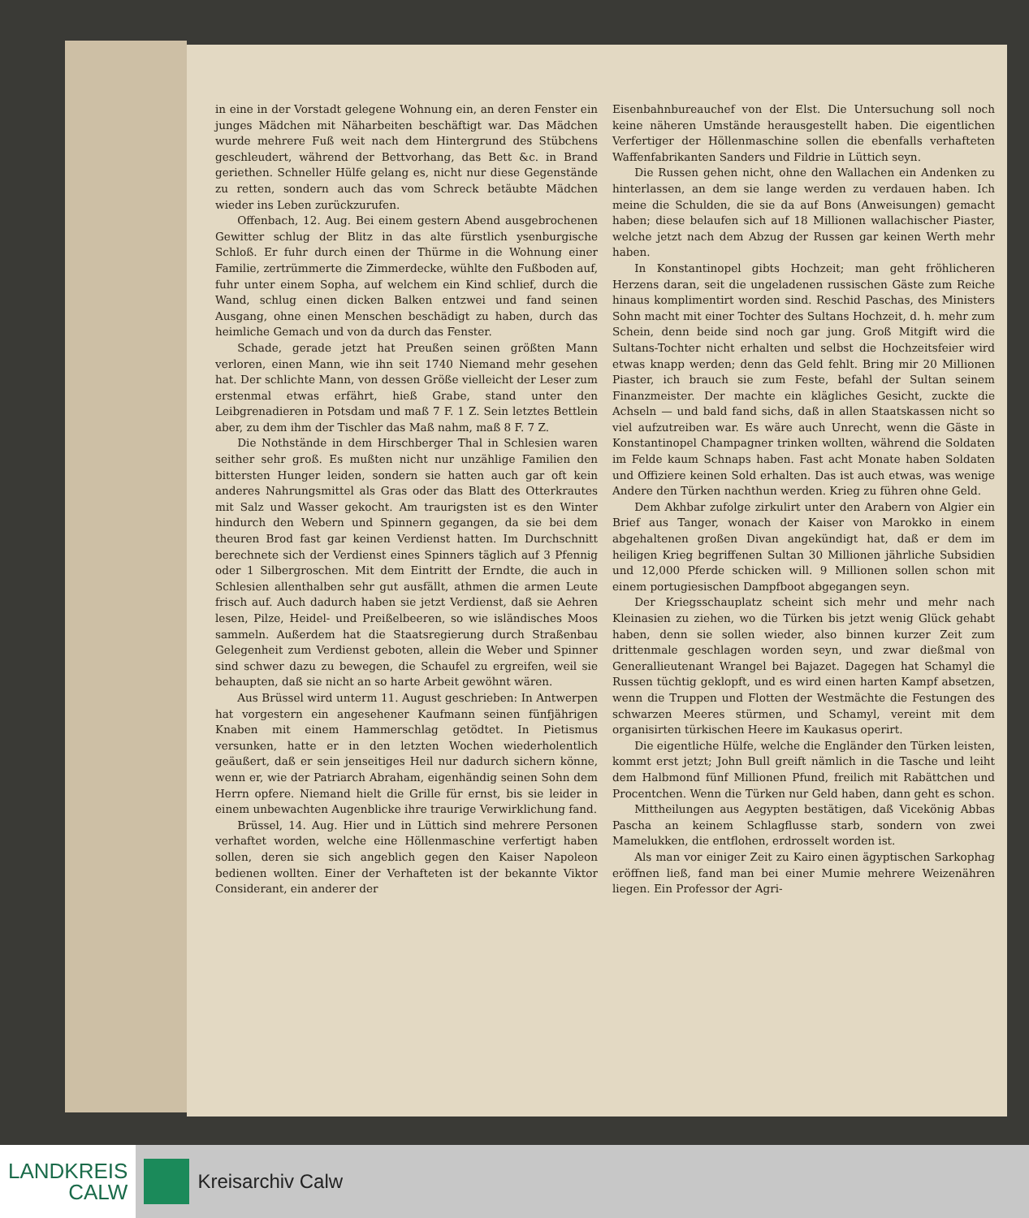in eine in der Vorstadt gelegene Wohnung ein, an deren Fenster ein junges Mädchen mit Näharbeiten beschäftigt war. Das Mädchen wurde mehrere Fuß weit nach dem Hintergrund des Stübchens geschleudert, während der Bettvorhang, das Bett &c. in Brand geriethen. Schneller Hülfe gelang es, nicht nur diese Gegenstände zu retten, sondern auch das vom Schreck betäubte Mädchen wieder ins Leben zurückzurufen.
Offenbach, 12. Aug. Bei einem gestern Abend ausgebrochenen Gewitter schlug der Blitz in das alte fürstlich ysenburgische Schloß. Er fuhr durch einen der Thürme in die Wohnung einer Familie, zertrümmerte die Zimmerdecke, wühlte den Fußboden auf, fuhr unter einem Sopha, auf welchem ein Kind schlief, durch die Wand, schlug einen dicken Balken entzwei und fand seinen Ausgang, ohne einen Menschen beschädigt zu haben, durch das heimliche Gemach und von da durch das Fenster.
Schade, gerade jetzt hat Preußen seinen größten Mann verloren, einen Mann, wie ihn seit 1740 Niemand mehr gesehen hat. Der schlichte Mann, von dessen Größe vielleicht der Leser zum erstenmal etwas erfährt, hieß Grabe, stand unter den Leibgrenadieren in Potsdam und maß 7 F. 1 Z. Sein letztes Bettlein aber, zu dem ihm der Tischler das Maß nahm, maß 8 F. 7 Z.
Die Nothstände in dem Hirschberger Thal in Schlesien waren seither sehr groß. Es mußten nicht nur unzählige Familien den bittersten Hunger leiden, sondern sie hatten auch gar oft kein anderes Nahrungsmittel als Gras oder das Blatt des Otterkrautes mit Salz und Wasser gekocht. Am traurigsten ist es den Winter hindurch den Webern und Spinnern gegangen, da sie bei dem theuren Brod fast gar keinen Verdienst hatten. Im Durchschnitt berechnete sich der Verdienst eines Spinners täglich auf 3 Pfennig oder 1 Silbergroschen. Mit dem Eintritt der Erndte, die auch in Schlesien allenthalben sehr gut ausfällt, athmen die armen Leute frisch auf. Auch dadurch haben sie jetzt Verdienst, daß sie Aehren lesen, Pilze, Heidel- und Preißelbeeren, so wie isländisches Moos sammeln. Außerdem hat die Staatsregierung durch Straßenbau Gelegenheit zum Verdienst geboten, allein die Weber und Spinner sind schwer dazu zu bewegen, die Schaufel zu ergreifen, weil sie behaupten, daß sie nicht an so harte Arbeit gewöhnt wären.
Aus Brüssel wird unterm 11. August geschrieben: In Antwerpen hat vorgestern ein angesehener Kaufmann seinen fünfjährigen Knaben mit einem Hammerschlag getödtet. In Pietismus versunken, hatte er in den letzten Wochen wiederholentlich geäußert, daß er sein jenseitiges Heil nur dadurch sichern könne, wenn er, wie der Patriarch Abraham, eigenhändig seinen Sohn dem Herrn opfere. Niemand hielt die Grille für ernst, bis sie leider in einem unbewachten Augenblicke ihre traurige Verwirklichung fand.
Brüssel, 14. Aug. Hier und in Lüttich sind mehrere Personen verhaftet worden, welche eine Höllenmaschine verfertigt haben sollen, deren sie sich angeblich gegen den Kaiser Napoleon bedienen wollten. Einer der Verhafteten ist der bekannte Viktor Considerant, ein anderer der
Eisenbahnbureauchef von der Elst. Die Untersuchung soll noch keine näheren Umstände herausgestellt haben. Die eigentlichen Verfertiger der Höllenmaschine sollen die ebenfalls verhafteten Waffenfabrikanten Sanders und Fildrie in Lüttich seyn.
Die Russen gehen nicht, ohne den Wallachen ein Andenken zu hinterlassen, an dem sie lange werden zu verdauen haben. Ich meine die Schulden, die sie da auf Bons (Anweisungen) gemacht haben; diese belaufen sich auf 18 Millionen wallachischer Piaster, welche jetzt nach dem Abzug der Russen gar keinen Werth mehr haben.
In Konstantinopel gibts Hochzeit; man geht fröhlicheren Herzens daran, seit die ungeladenen russischen Gäste zum Reiche hinaus komplimentirt worden sind. Reschid Paschas, des Ministers Sohn macht mit einer Tochter des Sultans Hochzeit, d. h. mehr zum Schein, denn beide sind noch gar jung. Groß Mitgift wird die Sultans-Tochter nicht erhalten und selbst die Hochzeitsfeier wird etwas knapp werden; denn das Geld fehlt. Bring mir 20 Millionen Piaster, ich brauch sie zum Feste, befahl der Sultan seinem Finanzmeister. Der machte ein klägliches Gesicht, zuckte die Achseln — und bald fand sichs, daß in allen Staatskassen nicht so viel aufzutreiben war. Es wäre auch Unrecht, wenn die Gäste in Konstantinopel Champagner trinken wollten, während die Soldaten im Felde kaum Schnaps haben. Fast acht Monate haben Soldaten und Offiziere keinen Sold erhalten. Das ist auch etwas, was wenige Andere den Türken nachthun werden. Krieg zu führen ohne Geld.
Dem Akhbar zufolge zirkulirt unter den Arabern von Algier ein Brief aus Tanger, wonach der Kaiser von Marokko in einem abgehaltenen großen Divan angekündigt hat, daß er dem im heiligen Krieg begriffenen Sultan 30 Millionen jährliche Subsidien und 12,000 Pferde schicken will. 9 Millionen sollen schon mit einem portugiesischen Dampfboot abgegangen seyn.
Der Kriegsschauplatz scheint sich mehr und mehr nach Kleinasien zu ziehen, wo die Türken bis jetzt wenig Glück gehabt haben, denn sie sollen wieder, also binnen kurzer Zeit zum drittenmale geschlagen worden seyn, und zwar dießmal von Generallieutenant Wrangel bei Bajazet. Dagegen hat Schamyl die Russen tüchtig geklopft, und es wird einen harten Kampf absetzen, wenn die Truppen und Flotten der Westmächte die Festungen des schwarzen Meeres stürmen, und Schamyl, vereint mit dem organisirten türkischen Heere im Kaukasus operirt.
Die eigentliche Hülfe, welche die Engländer den Türken leisten, kommt erst jetzt; John Bull greift nämlich in die Tasche und leiht dem Halbmond fünf Millionen Pfund, freilich mit Rabättchen und Procentchen. Wenn die Türken nur Geld haben, dann geht es schon.
Mittheilungen aus Aegypten bestätigen, daß Vicekönig Abbas Pascha an keinem Schlagflusse starb, sondern von zwei Mamelukken, die entflohen, erdrosselt worden ist.
Als man vor einiger Zeit zu Kairo einen ägyptischen Sarkophag eröffnen ließ, fand man bei einer Mumie mehrere Weizenähren liegen. Ein Professor der Agri-
LANDKREIS
CALW
Kreisarchiv Calw